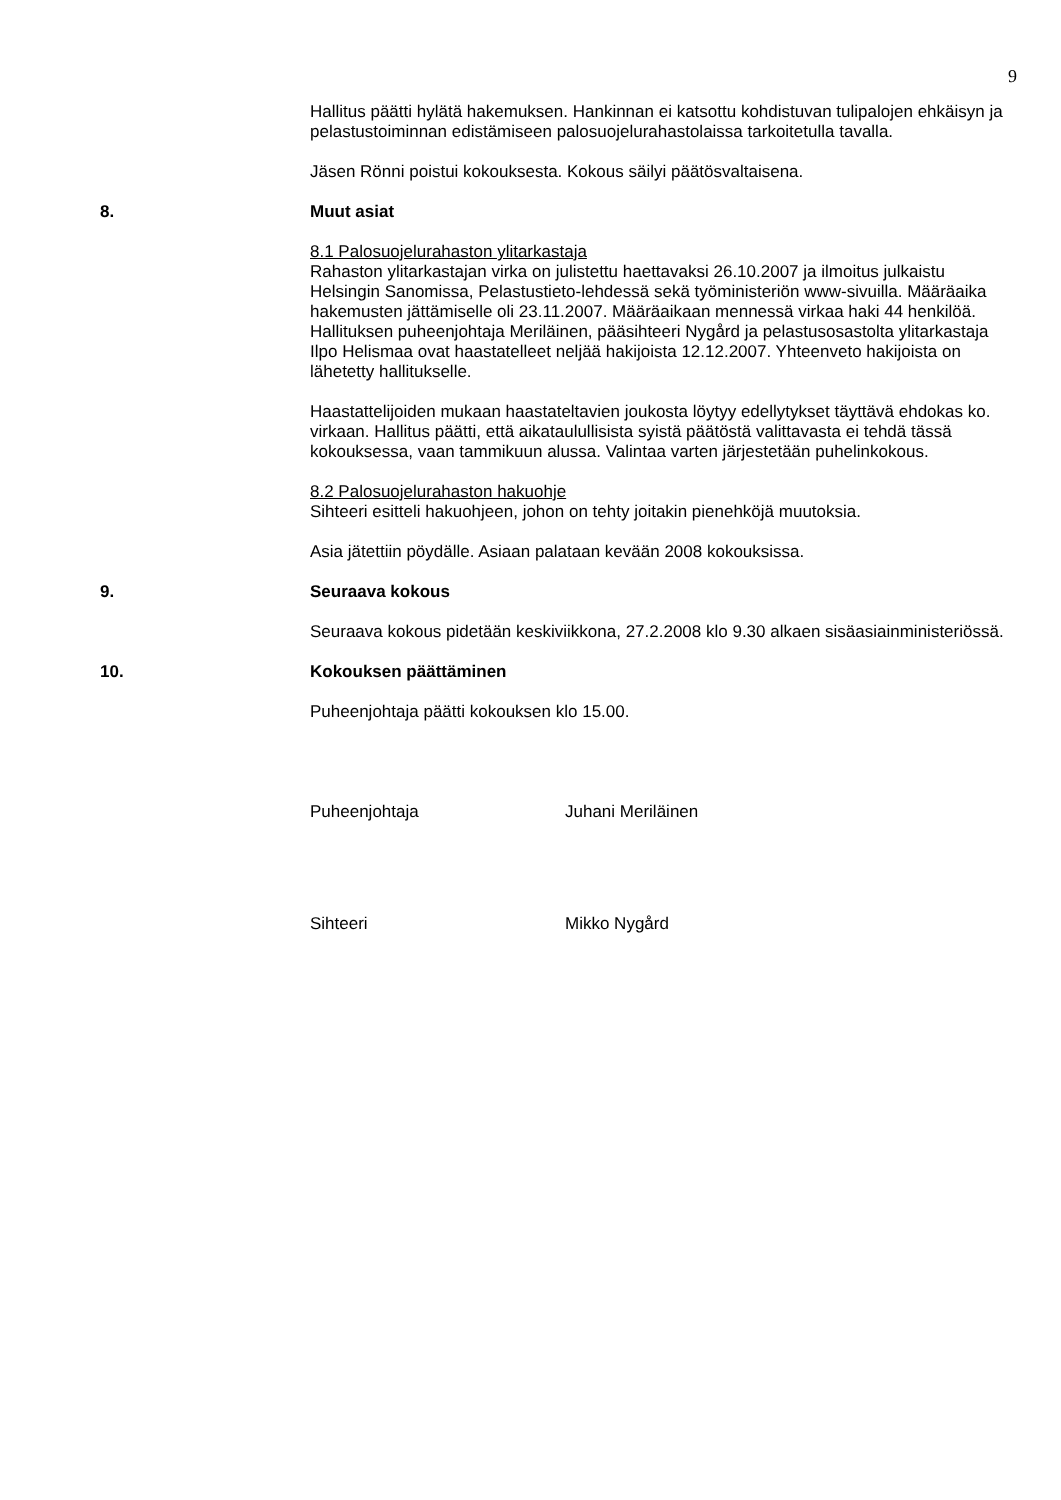9
Hallitus päätti hylätä hakemuksen. Hankinnan ei katsottu kohdistuvan tulipalojen ehkäisyn ja pelastustoiminnan edistämiseen palosuojelurahastolaissa tarkoitetulla tavalla.
Jäsen Rönni poistui kokouksesta. Kokous säilyi päätösvaltaisena.
8. Muut asiat
8.1 Palosuojelurahaston ylitarkastaja
Rahaston ylitarkastajan virka on julistettu haettavaksi 26.10.2007 ja ilmoitus julkaistu Helsingin Sanomissa, Pelastustieto-lehdessä sekä työministeriön www-sivuilla. Määräaika hakemusten jättämiselle oli 23.11.2007. Määräaikaan mennessä virkaa haki 44 henkilöä. Hallituksen puheenjohtaja Meriläinen, pääsihteeri Nygård ja pelastusosastolta ylitarkastaja Ilpo Helismaa ovat haastatelleet neljää hakijoista 12.12.2007. Yhteenveto hakijoista on lähetetty hallitukselle.
Haastattelijoiden mukaan haastateltavien joukosta löytyy edellytykset täyttävä ehdokas ko. virkaan. Hallitus päätti, että aikataulullisista syistä päätöstä valittavasta ei tehdä tässä kokouksessa, vaan tammikuun alussa. Valintaa varten järjestetään puhelinkokous.
8.2 Palosuojelurahaston hakuohje
Sihteeri esitteli hakuohjeen, johon on tehty joitakin pienehköjä muutoksia.
Asia jätettiin pöydälle. Asiaan palataan kevään 2008 kokouksissa.
9. Seuraava kokous
Seuraava kokous pidetään keskiviikkona, 27.2.2008 klo 9.30 alkaen sisäasiainministeriössä.
10. Kokouksen päättäminen
Puheenjohtaja päätti kokouksen klo 15.00.
Puheenjohtaja Juhani Meriläinen
Sihteeri Mikko Nygård